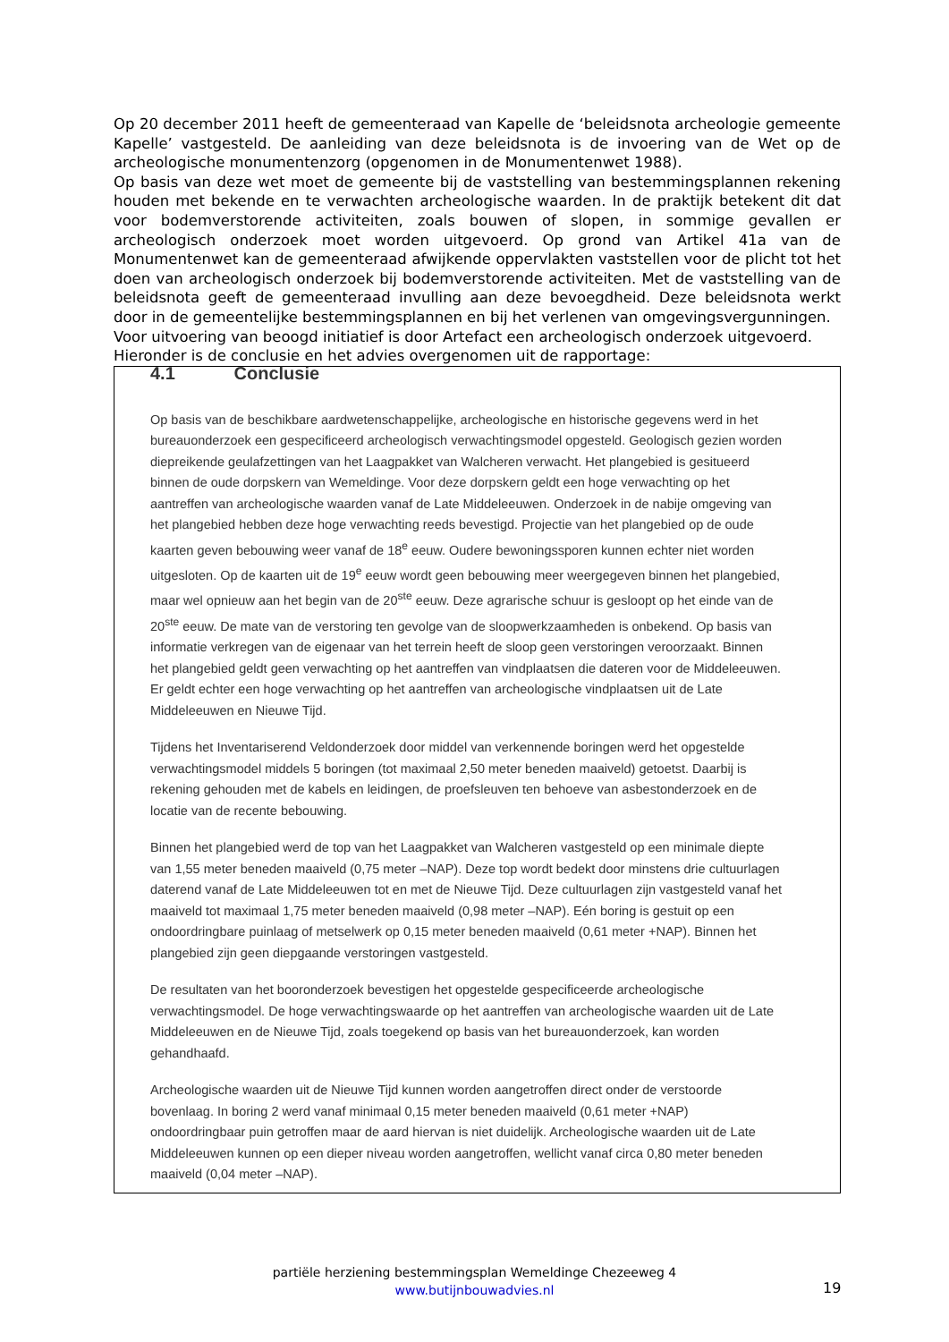Op 20 december 2011 heeft de gemeenteraad van Kapelle de ‘beleidsnota archeologie gemeente Kapelle’ vastgesteld. De aanleiding van deze beleidsnota is de invoering van de Wet op de archeologische monumentenzorg (opgenomen in de Monumentenwet 1988).
Op basis van deze wet moet de gemeente bij de vaststelling van bestemmingsplannen rekening houden met bekende en te verwachten archeologische waarden. In de praktijk betekent dit dat voor bodemverstorende activiteiten, zoals bouwen of slopen, in sommige gevallen er archeologisch onderzoek moet worden uitgevoerd. Op grond van Artikel 41a van de Monumentenwet kan de gemeenteraad afwijkende oppervlakten vaststellen voor de plicht tot het doen van archeologisch onderzoek bij bodemverstorende activiteiten. Met de vaststelling van de beleidsnota geeft de gemeenteraad invulling aan deze bevoegdheid. Deze beleidsnota werkt door in de gemeentelijke bestemmingsplannen en bij het verlenen van omgevingsvergunningen.
Voor uitvoering van beoogd initiatief is door Artefact een archeologisch onderzoek uitgevoerd.
Hieronder is de conclusie en het advies overgenomen uit de rapportage:
4.1 Conclusie
Op basis van de beschikbare aardwetenschappelijke, archeologische en historische gegevens werd in het bureauonderzoek een gespecificeerd archeologisch verwachtingsmodel opgesteld. Geologisch gezien worden diepreikende geulafzettingen van het Laagpakket van Walcheren verwacht. Het plangebied is gesitueerd binnen de oude dorpskern van Wemeldinge. Voor deze dorpskern geldt een hoge verwachting op het aantreffen van archeologische waarden vanaf de Late Middeleeuwen. Onderzoek in de nabije omgeving van het plangebied hebben deze hoge verwachting reeds bevestigd. Projectie van het plangebied op de oude kaarten geven bebouwing weer vanaf de 18<sup>e</sup> eeuw. Oudere bewoningssporen kunnen echter niet worden uitgesloten. Op de kaarten uit de 19<sup>e</sup> eeuw wordt geen bebouwing meer weergegeven binnen het plangebied, maar wel opnieuw aan het begin van de 20<sup>ste</sup> eeuw. Deze agrarische schuur is gesloopt op het einde van de 20<sup>ste</sup> eeuw. De mate van de verstoring ten gevolge van de sloopwerkzaamheden is onbekend. Op basis van informatie verkregen van de eigenaar van het terrein heeft de sloop geen verstoringen veroorzaakt. Binnen het plangebied geldt geen verwachting op het aantreffen van vindplaatsen die dateren voor de Middeleeuwen. Er geldt echter een hoge verwachting op het aantreffen van archeologische vindplaatsen uit de Late Middeleeuwen en Nieuwe Tijd.
Tijdens het Inventariserend Veldonderzoek door middel van verkennende boringen werd het opgestelde verwachtingsmodel middels 5 boringen (tot maximaal 2,50 meter beneden maaiveld) getoetst. Daarbij is rekening gehouden met de kabels en leidingen, de proefsleuven ten behoeve van asbestonderzoek en de locatie van de recente bebouwing.
Binnen het plangebied werd de top van het Laagpakket van Walcheren vastgesteld op een minimale diepte van 1,55 meter beneden maaiveld (0,75 meter –NAP). Deze top wordt bedekt door minstens drie cultuurlagen daterend vanaf de Late Middeleeuwen tot en met de Nieuwe Tijd. Deze cultuurlagen zijn vastgesteld vanaf het maaiveld tot maximaal 1,75 meter beneden maaiveld (0,98 meter –NAP). Eén boring is gestuit op een ondoordringbare puinlaag of metselwerk op 0,15 meter beneden maaiveld (0,61 meter +NAP). Binnen het plangebied zijn geen diepgaande verstoringen vastgesteld.
De resultaten van het booronderzoek bevestigen het opgestelde gespecificeerde archeologische verwachtingsmodel. De hoge verwachtingswaarde op het aantreffen van archeologische waarden uit de Late Middeleeuwen en de Nieuwe Tijd, zoals toegekend op basis van het bureauonderzoek, kan worden gehandhaafd.
Archeologische waarden uit de Nieuwe Tijd kunnen worden aangetroffen direct onder de verstoorde bovenlaag. In boring 2 werd vanaf minimaal 0,15 meter beneden maaiveld (0,61 meter +NAP) ondoordringbaar puin getroffen maar de aard hiervan is niet duidelijk. Archeologische waarden uit de Late Middeleeuwen kunnen op een dieper niveau worden aangetroffen, wellicht vanaf circa 0,80 meter beneden maaiveld (0,04 meter –NAP).
partiële herziening bestemmingsplan Wemeldinge Chezeeweg 4
www.butijnbouwadvies.nl
19